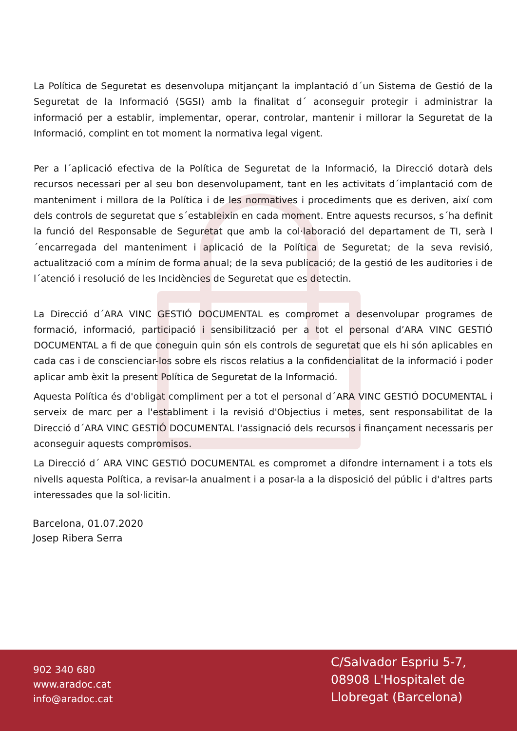La Política de Seguretat es desenvolupa mitjançant la implantació d´un Sistema de Gestió de la Seguretat de la Informació (SGSI) amb la finalitat d´ aconseguir protegir i administrar la informació per a establir, implementar, operar, controlar, mantenir i millorar la Seguretat de la Informació, complint en tot moment la normativa legal vigent.
Per a l´aplicació efectiva de la Política de Seguretat de la Informació, la Direcció dotarà dels recursos necessari per al seu bon desenvolupament, tant en les activitats d´implantació com de manteniment i millora de la Política i de les normatives i procediments que es deriven, així com dels controls de seguretat que s´estableixin en cada moment. Entre aquests recursos, s´ha definit la funció del Responsable de Seguretat que amb la col·laboració del departament de TI, serà l´encarregada del manteniment i aplicació de la Política de Seguretat; de la seva revisió, actualització com a mínim de forma anual; de la seva publicació; de la gestió de les auditories i de l´atenció i resolució de les Incidències de Seguretat que es detectin.
La Direcció d´ARA VINC GESTIÓ DOCUMENTAL es compromet a desenvolupar programes de formació, informació, participació i sensibilització per a tot el personal d’ARA VINC GESTIÓ DOCUMENTAL a fi de que coneguin quin són els controls de seguretat que els hi són aplicables en cada cas i de conscienciar-los sobre els riscos relatius a la confidencialitat de la informació i poder aplicar amb èxit la present Política de Seguretat de la Informació.
Aquesta Política és d'obligat compliment per a tot el personal d´ARA VINC GESTIÓ DOCUMENTAL i serveix de marc per a l'establiment i la revisió d'Objectius i metes, sent responsabilitat de la Direcció d´ARA VINC GESTIÓ DOCUMENTAL l'assignació dels recursos i finançament necessaris per aconseguir aquests compromisos.
La Direcció d´ ARA VINC GESTIÓ DOCUMENTAL es compromet a difondre internament i a tots els nivells aquesta Política, a revisar-la anualment i a posar-la a la disposició del públic i d'altres parts interessades que la sol·licitin.
Barcelona, 01.07.2020
Josep Ribera Serra
902 340 680
www.aradoc.cat
info@aradoc.cat
C/Salvador Espriu 5-7, 08908 L'Hospitalet de Llobregat (Barcelona)